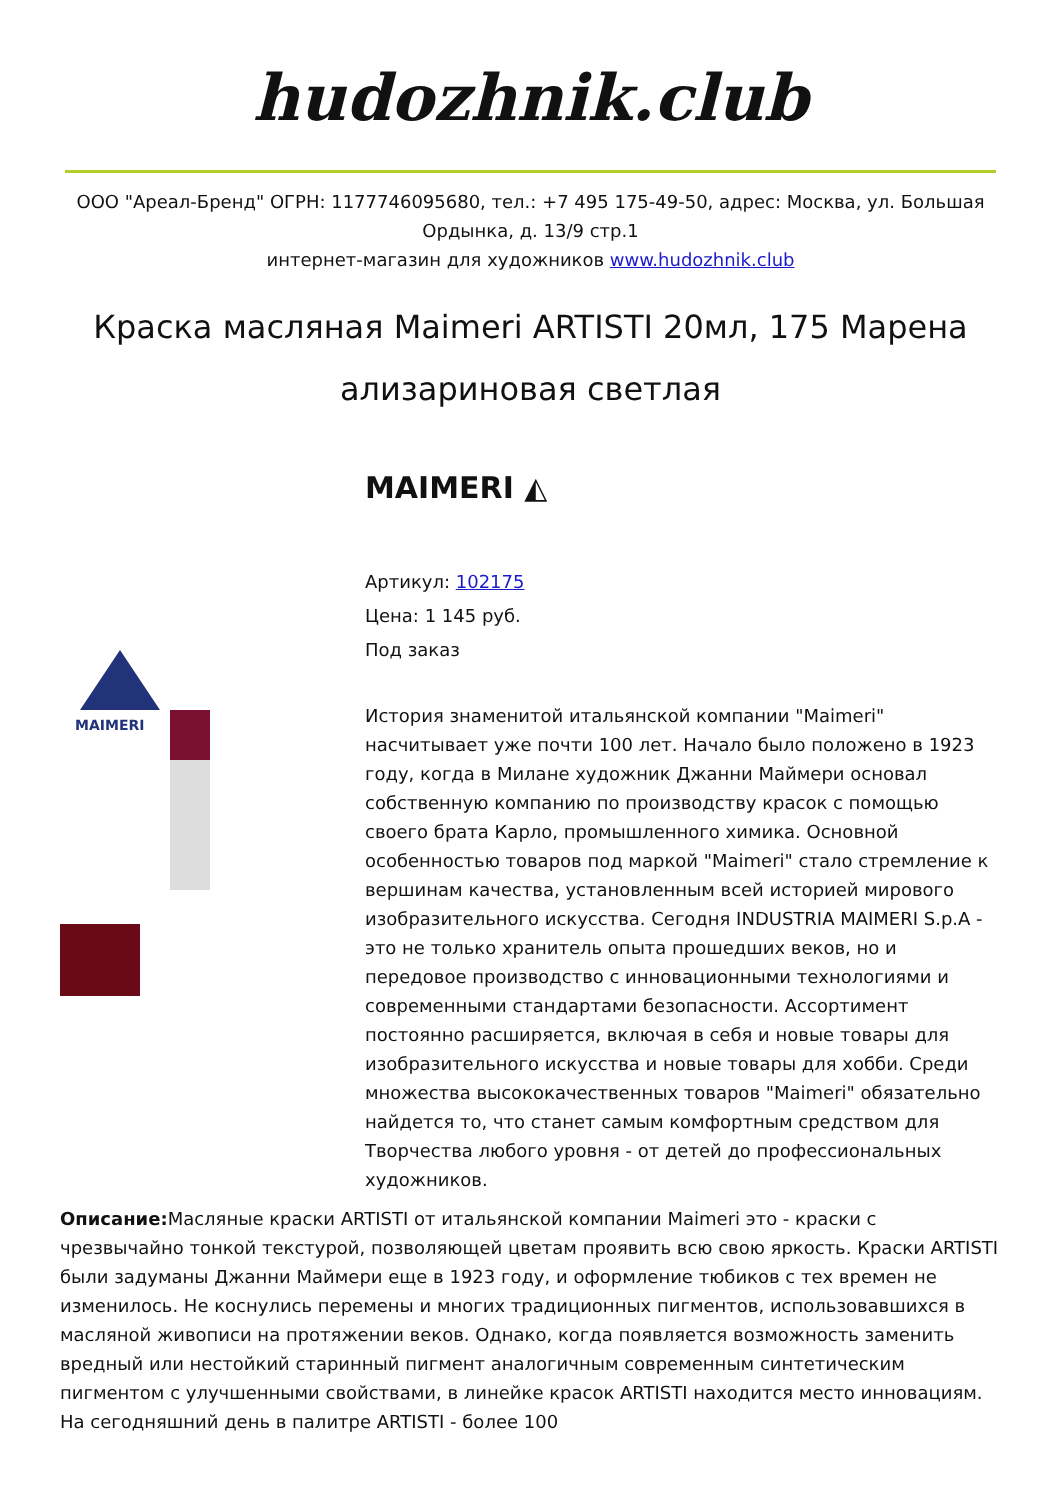hudozhnik.club
ООО "Ареал-Бренд" ОГРН: 1177746095680, тел.: +7 495 175-49-50, адрес: Москва, ул. Большая Ордынка, д. 13/9 стр.1
интернет-магазин для художников www.hudozhnik.club
Краска масляная Maimeri ARTISTI 20мл, 175 Марена ализариновая светлая
MAIMERI
MAIMERI ◭
Артикул: 102175
Цена: 1 145 руб.
Под заказ
История знаменитой итальянской компании "Maimeri" насчитывает уже почти 100 лет. Начало было положено в 1923 году, когда в Милане художник Джанни Маймери основал собственную компанию по производству красок с помощью своего брата Карло, промышленного химика. Основной особенностью товаров под маркой "Maimeri" стало стремление к вершинам качества, установленным всей историей мирового изобразительного искусства. Сегодня INDUSTRIA MAIMERI S.p.A - это не только хранитель опыта прошедших веков, но и передовое производство с инновационными технологиями и современными стандартами безопасности. Ассортимент постоянно расширяется, включая в себя и новые товары для изобразительного искусства и новые товары для хобби. Среди множества высококачественных товаров "Maimeri" обязательно найдется то, что станет самым комфортным средством для Творчества любого уровня - от детей до профессиональных художников.
Описание: Масляные краски ARTISTI от итальянской компании Maimeri это - краски с чрезвычайно тонкой текстурой, позволяющей цветам проявить всю свою яркость. Краски ARTISTI были задуманы Джанни Маймери еще в 1923 году, и оформление тюбиков с тех времен не изменилось. Не коснулись перемены и многих традиционных пигментов, использовавшихся в масляной живописи на протяжении веков. Однако, когда появляется возможность заменить вредный или нестойкий старинный пигмент аналогичным современным синтетическим пигментом с улучшенными свойствами, в линейке красок ARTISTI находится место инновациям. На сегодняшний день в палитре ARTISTI - более 100